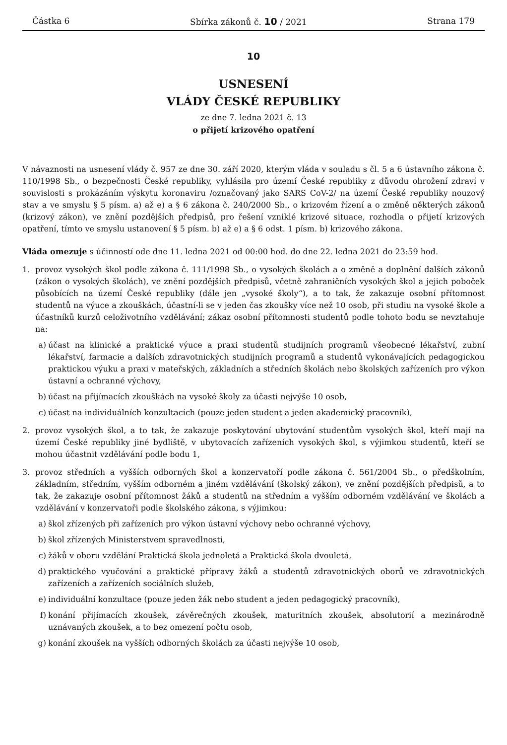Částka 6 Sbírka zákonů č. 10 / 2021 Strana 179
10
USNESENÍ
VLÁDY ČESKÉ REPUBLIKY
ze dne 7. ledna 2021 č. 13
o přijetí krizového opatření
V návaznosti na usnesení vlády č. 957 ze dne 30. září 2020, kterým vláda v souladu s čl. 5 a 6 ústavního zákona č. 110/1998 Sb., o bezpečnosti České republiky, vyhlásila pro území České republiky z důvodu ohrožení zdraví v souvislosti s prokázáním výskytu koronaviru /označovaný jako SARS CoV-2/ na území České republiky nouzový stav a ve smyslu § 5 písm. a) až e) a § 6 zákona č. 240/2000 Sb., o krizovém řízení a o změně některých zákonů (krizový zákon), ve znění pozdějších předpisů, pro řešení vzniklé krizové situace, rozhodla o přijetí krizových opatření, tímto ve smyslu ustanovení § 5 písm. b) až e) a § 6 odst. 1 písm. b) krizového zákona.
Vláda omezuje s účinností ode dne 11. ledna 2021 od 00:00 hod. do dne 22. ledna 2021 do 23:59 hod.
1. provoz vysokých škol podle zákona č. 111/1998 Sb., o vysokých školách a o změně a doplnění dalších zákonů (zákon o vysokých školách), ve znění pozdějších předpisů, včetně zahraničních vysokých škol a jejich poboček působících na území České republiky (dále jen „vysoké školy“), a to tak, že zakazuje osobní přítomnost studentů na výuce a zkouškách, účastní-li se v jeden čas zkoušky více než 10 osob, při studiu na vysoké škole a účastníků kurzů celoživotního vzdělávání; zákaz osobní přítomnosti studentů podle tohoto bodu se nevztahuje na:
a) účast na klinické a praktické výuce a praxi studentů studijních programů všeobecné lékařství, zubní lékařství, farmacie a dalších zdravotnických studijních programů a studentů vykonávajících pedagogickou praktickou výuku a praxi v mateřských, základních a středních školách nebo školských zařízeních pro výkon ústavní a ochranné výchovy,
b) účast na přijímacích zkouškách na vysoké školy za účasti nejvýše 10 osob,
c) účast na individuálních konzultacích (pouze jeden student a jeden akademický pracovník),
2. provoz vysokých škol, a to tak, že zakazuje poskytování ubytování studentům vysokých škol, kteří mají na území České republiky jiné bydliště, v ubytovacích zařízeních vysokých škol, s výjimkou studentů, kteří se mohou účastnit vzdělávání podle bodu 1,
3. provoz středních a vyšších odborných škol a konzervatoří podle zákona č. 561/2004 Sb., o předškolním, základním, středním, vyšším odborném a jiném vzdělávání (školský zákon), ve znění pozdějších předpisů, a to tak, že zakazuje osobní přítomnost žáků a studentů na středním a vyšším odborném vzdělávání ve školách a vzdělávání v konzervatoři podle školského zákona, s výjimkou:
a) škol zřízených při zařízeních pro výkon ústavní výchovy nebo ochranné výchovy,
b) škol zřízených Ministerstvem spravedlnosti,
c) žáků v oboru vzdělání Praktická škola jednoletá a Praktická škola dvouletá,
d) praktického vyučování a praktické přípravy žáků a studentů zdravotnických oborů ve zdravotnických zařízeních a zařízeních sociálních služeb,
e) individuální konzultace (pouze jeden žák nebo student a jeden pedagogický pracovník),
f) konání přijímacích zkoušek, závěrečných zkoušek, maturitních zkoušek, absolutorií a mezinárodně uznávaných zkoušek, a to bez omezení počtu osob,
g) konání zkoušek na vyšších odborných školách za účasti nejvýše 10 osob,